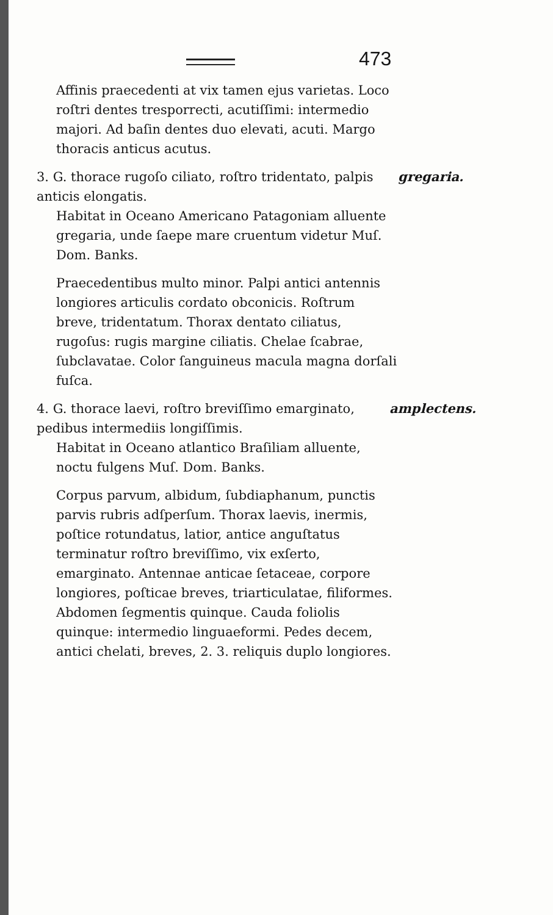473
Affinis praecedenti at vix tamen ejus varietas. Loco roſtri dentes tresporrecti, acutiſſimi: intermedio majori. Ad baſin dentes duo elevati, acuti. Margo thoracis anticus acutus.
3. G. thorace rugoſo ciliato, roſtro tridentato, palpis anticis elongatis.
gregaria.
Habitat in Oceano Americano Patagoniam alluente gregaria, unde ſaepe mare cruentum videtur Muſ. Dom. Banks.
Praecedentibus multo minor. Palpi antici antennis longiores articulis cordato obconicis. Roſtrum breve, tridentatum. Thorax dentato ciliatus, rugoſus: rugis margine ciliatis. Chelae ſcabrae, ſubclavatae. Color ſanguineus macula magna dorſali fuſca.
4. G. thorace laevi, roſtro breviſſimo emarginato, pedibus intermediis longiſſimis.
amplectens.
Habitat in Oceano atlantico Braſiliam alluente, noctu fulgens Muſ. Dom. Banks.
Corpus parvum, albidum, ſubdiaphanum, punctis parvis rubris adſperſum. Thorax laevis, inermis, poſtice rotundatus, latior, antice anguſtatus terminatur roſtro breviſſimo, vix exſerto, emarginato. Antennae anticae ſetaceae, corpore longiores, poſticae breves, triarticulatae, filiformes. Abdomen ſegmentis quinque. Cauda foliolis quinque: intermedio linguaeformi. Pedes decem, antici chelati, breves, 2. 3. reliquis duplo longiores.